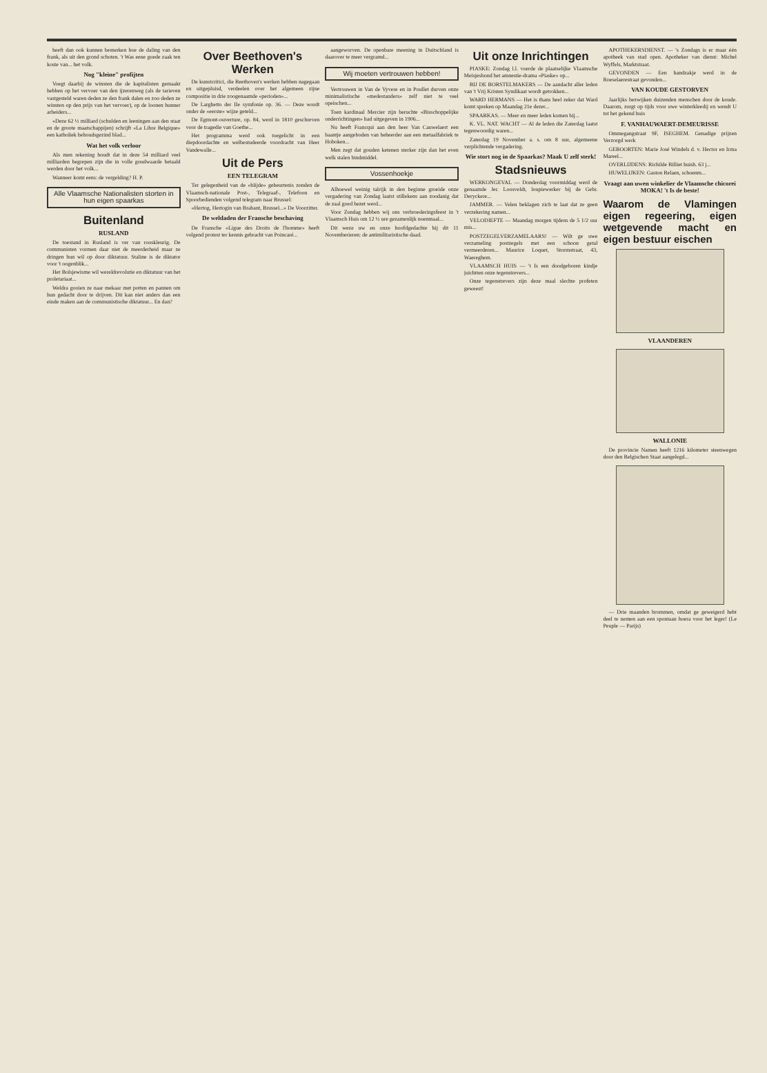heeft dan ook kunnen bemerken hoe de daling van den frank, als uit den grond schoten. 't Was eene goede zaak ten koste van... het volk.
Nog "kleine" profijten
Voegt daarbij de winsten die de kapitalisten gemaakt hebben op het vervoer van den ijzerenweg (als de tarieven vastgesteld waren deden ze den frank dalen en zoo deden ze winsten op den prijs van het vervoer), op de loonen hunner arbeiders...
«Deze 62 ½ milliard (schulden en leeningen aan den staat en de groote maatschappijen) schrijft «La Libre Belgique» een katholiek behoudsgezind blad...
Wat het volk verloor
Als men rekening houdt dat in deze 54 milliard veel milliarden begrepen zijn die in volle goudwaarde betaald werden door het volk...
Wanneer komt eens: de vergelding? H. P.
Alle Vlaamsche Nationalisten storten in hun eigen spaarkas
Buitenland
RUSLAND
De toestand in Rusland is ver van rooskleurig. De communisten vormen daar niet de meerderheid maar ze dringen hun wil op door diktatuur. Staline is de diktator voor 't oogenblik...
Het Bolsjewisme wil wereldrevolutie en diktatuur van het proletariaat...
Weldra gooien ze naar mekaar met potten en pannen om hun gedacht door te drijven. Dit kan niet anders dan een einde maken aan de communistische diktatuur... En dan?
Over Beethoven's Werken
De kunstcritici, die Beethoven's werken hebben nagegaan en uitgepluisd, verdeelen over het algemeen zijne compositie in drie zoogenaamde «perioden»...
De Larghetto der IIe symfonie op. 36. — Deze wordt onder de «eerste» wijze geteld...
De Egmont-ouverture, op. 84, werd in 1810 geschreven voor de tragedie van Goethe...
Het programma werd ook toegelicht in een diepdoordachte en welbestudeerde voordracht van Heer Vandewalle...
Uit de Pers
EEN TELEGRAM
Ter gelegenheid van de «blijde» gebeurtenis zonden de Vlaamsch-nationale Post-, Telegraaf-, Telefoon en Spoorbedienden volgend telegram naar Brussel:
«Hertog, Hertogin van Brabant, Brussel...» De Voorzitter.
De weldaden der Fransche beschaving
De Fransche «Ligue des Droits de l'homme» heeft volgend protest ter kennis gebracht van Poincaré...
aangeworven. De openbare meening in Duitschland is daarover te meer vergramd...
Wij moeten vertrouwen hebben!
Vertrouwen in Van de Vyvere en in Poullet durven onze minimalistische «medestanders» zelf niet te veel opeischen...
Toen kardinaal Mercier zijn beruchte «Bisschoppelijke onderrichtingen» had uitgegeven in 1906...
Nu heeft Francqui aan den heer Van Cauwelaert een baantje aangeboden van beheerder aan een metaalfabriek te Hoboken...
Men zegt dat gouden ketenen sterker zijn dan het even welk stalen bindmiddel.
Vossenhoekje
Alhoewel weinig talrijk in den beginne groeide onze vergadering van Zondag laatst stillekens aan zoodanig dat de zaal goed bezet werd...
Voor Zondag hebben wij ons verbroederingsfeest in 't Vlaamsch Huis om 12 ½ ure gezamenlijk noenmaal...
Dit weze uw en onze hoofdgedachte bij dit 11 Novemberieren: de antimilitaristische daad.
Uit onze Inrichtingen
PIASKE: Zondag l.l. voerde de plaatselijke Vlaamsche Meisjesbond het amnestie-drama «Piaske» op...
BIJ DE BORSTELMAKERS — De aandacht aller leden van 't Vrij Kristen Syndikaat wordt getrokken...
WARD HERMANS — Het is thans heel zeker dat Ward komt spreken op Maandag 21e dezer...
SPAARKAS. — Meer en meer leden komen bij...
K. VL. NAT. WACHT — Al de leden die Zaterdag laatst tegenwoordig waren...
Zaterdag 19 November a. s. om 8 uur, algemeene verplichtende vergadering.
Wie stort nog in de Spaarkas? Maak U zelf sterk!
Stadsnieuws
WERKONGEVAL — Donderdag voormiddag werd de genaamde Jer. Loosveldt, loupiewerker bij de Gebr. Deryckere...
JAMMER. — Velen beklagen zich te laat dat ze geen verzekering namen...
VELODIEFTE — Maandag morgen tijdens de 5 1/2 uur mis...
POSTZEGELVERZAMELAARS! — Wilt ge uwe verzameling postzegels met een schoon getal vermeerderen... Maurice Loquet, Stormstraat, 43, Waereghem.
VLAAMSCH HUIS — 't Is een doodgeboren kindje juichtten onze tegenstrevers...
Onze tegenstrevers zijn deze maal slechte profeten geweest!
APOTHEKERSDIENST. — 's Zondags is er maar één apotheek van stad open. Apotheker van dienst: Michel Wyffels, Marktstraat.
GEVONDEN — Een handzakje werd in de Roeselaerestraat gevonden...
VAN KOUDE GESTORVEN
Jaarlijks bezwijken duizenden menschen door de koude. Daarom, zorgt op tijds voor uwe winterkleedij en wendt U tot het gekend huis
F. VANHAUWAERT-DEMEURISSE
Ommegangstraat 9F, ISEGHEM. Genadige prijzen Verzorgd werk
GEBOORTEN: Marie José Windels d. v. Hector en Irma Mareel...
OVERLIJDENS: Richilde Billiet huish. 63 j...
HUWELIJKEN: Gaston Belaen, schoenm...
Vraagt aan uwen winkelier de Vlaamsche chicorei MOKA! 't Is de beste!
Waarom de Vlamingen eigen regeering, eigen wetgevende macht en eigen bestuur eischen
VLAANDEREN
WALLONIE
De provincie Namen heeft 1216 kilometer steenwegen door den Belgischen Staat aangelegd...
— Drie maanden brommen, omdat ge geweigerd hebt deel te nemen aan een spontaan hoera voor het leger! (Le Peuple — Parijs)